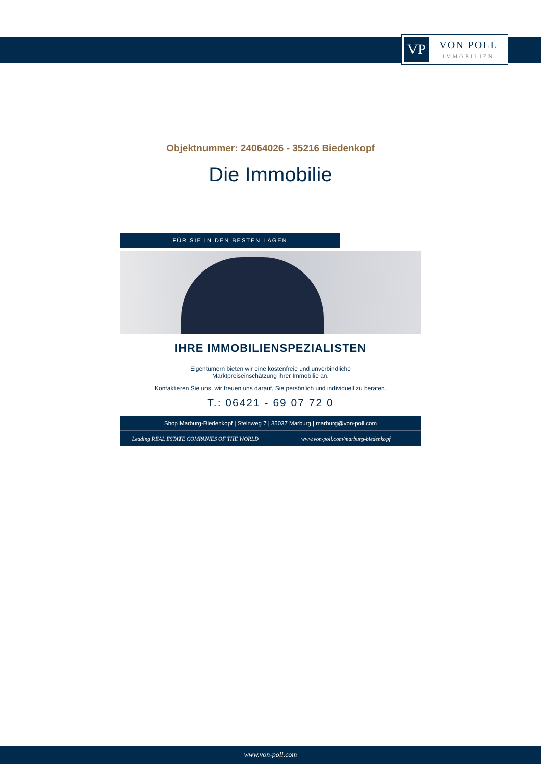VP
VON POLL
IMMOBILIEN
Objektnummer: 24064026 - 35216 Biedenkopf
Die Immobilie
FÜR SIE IN DEN BESTEN LAGEN
IHRE IMMOBILIENSPEZIALISTEN
Eigentümern bieten wir eine kostenfreie und unverbindliche
Marktpreiseinschätzung ihrer Immobilie an.
Kontaktieren Sie uns, wir freuen uns darauf, Sie persönlich und individuell zu beraten.
T.: 06421 - 69 07 72 0
Shop Marburg-Biedenkopf | Steinweg 7 | 35037 Marburg | marburg@von-poll.com
Leading REAL ESTATE COMPANIES OF THE WORLD
www.von-poll.com/marburg-biedenkopf
www.von-poll.com